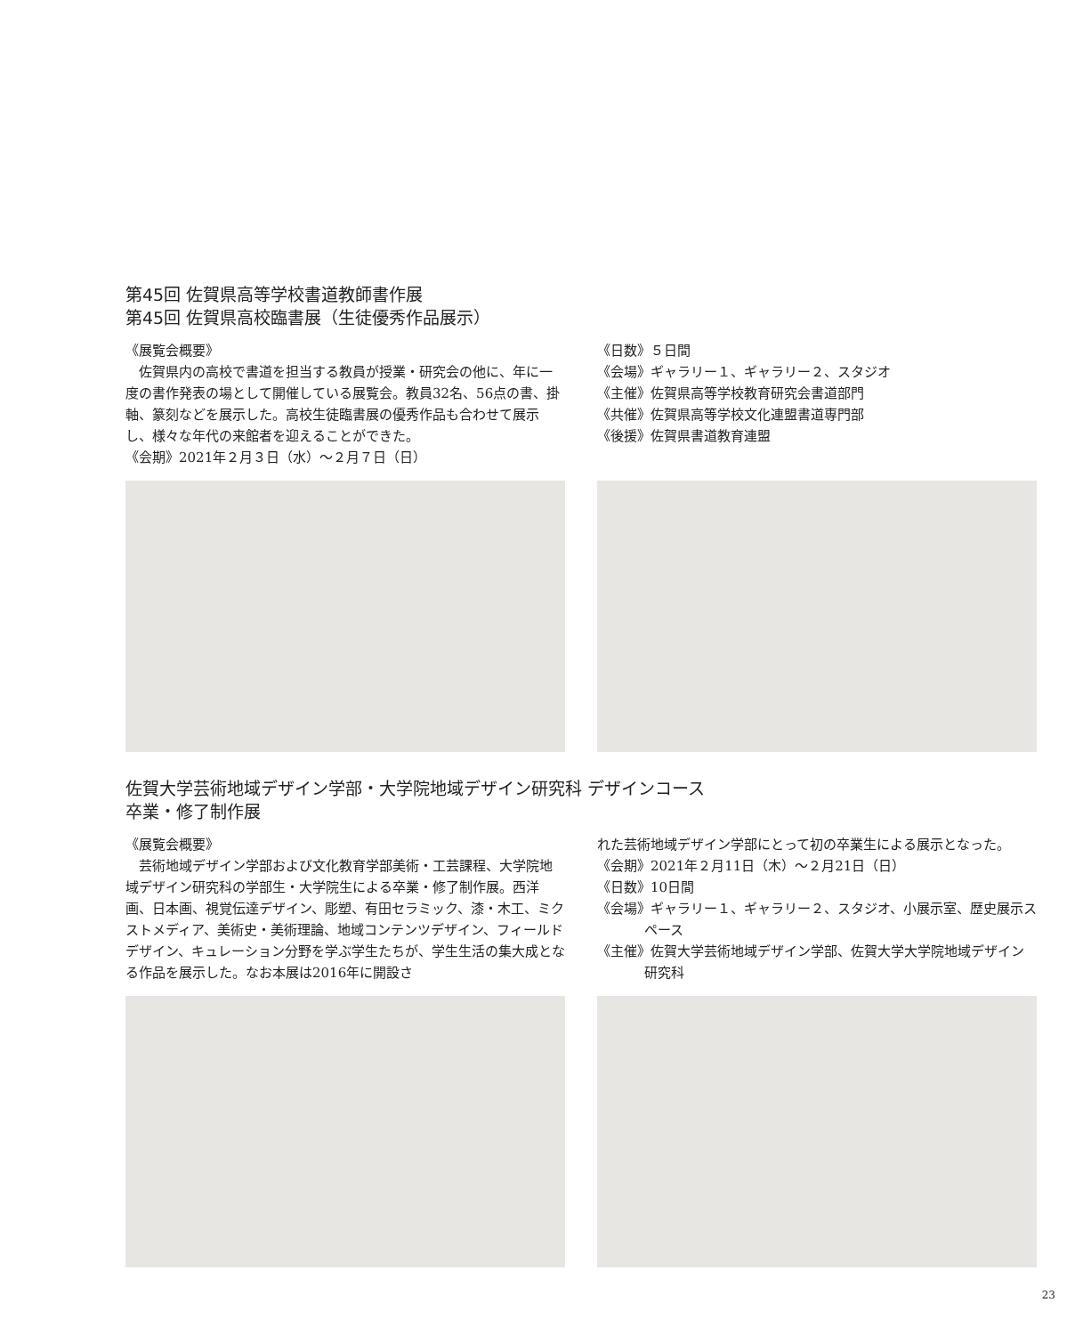第45回 佐賀県高等学校書道教師書作展
第45回 佐賀県高校臨書展（生徒優秀作品展示）
《展覧会概要》
佐賀県内の高校で書道を担当する教員が授業・研究会の他に、年に一度の書作発表の場として開催している展覧会。教員32名、56点の書、掛軸、篆刻などを展示した。高校生徒臨書展の優秀作品も合わせて展示し、様々な年代の来館者を迎えることができた。
《会期》2021年２月３日（水）～２月７日（日）
《日数》５日間
《会場》ギャラリー１、ギャラリー２、スタジオ
《主催》佐賀県高等学校教育研究会書道部門
《共催》佐賀県高等学校文化連盟書道専門部
《後援》佐賀県書道教育連盟
佐賀大学芸術地域デザイン学部・大学院地域デザイン研究科 デザインコース
卒業・修了制作展
《展覧会概要》
芸術地域デザイン学部および文化教育学部美術・工芸課程、大学院地域デザイン研究科の学部生・大学院生による卒業・修了制作展。西洋画、日本画、視覚伝達デザイン、彫塑、有田セラミック、漆・木工、ミクストメディア、美術史・美術理論、地域コンテンツデザイン、フィールドデザイン、キュレーション分野を学ぶ学生たちが、学生生活の集大成となる作品を展示した。なお本展は2016年に開設さ
れた芸術地域デザイン学部にとって初の卒業生による展示となった。
《会期》2021年２月11日（木）～２月21日（日）
《日数》10日間
《会場》ギャラリー１、ギャラリー２、スタジオ、小展示室、歴史展示スペース
《主催》佐賀大学芸術地域デザイン学部、佐賀大学大学院地域デザイン研究科
23